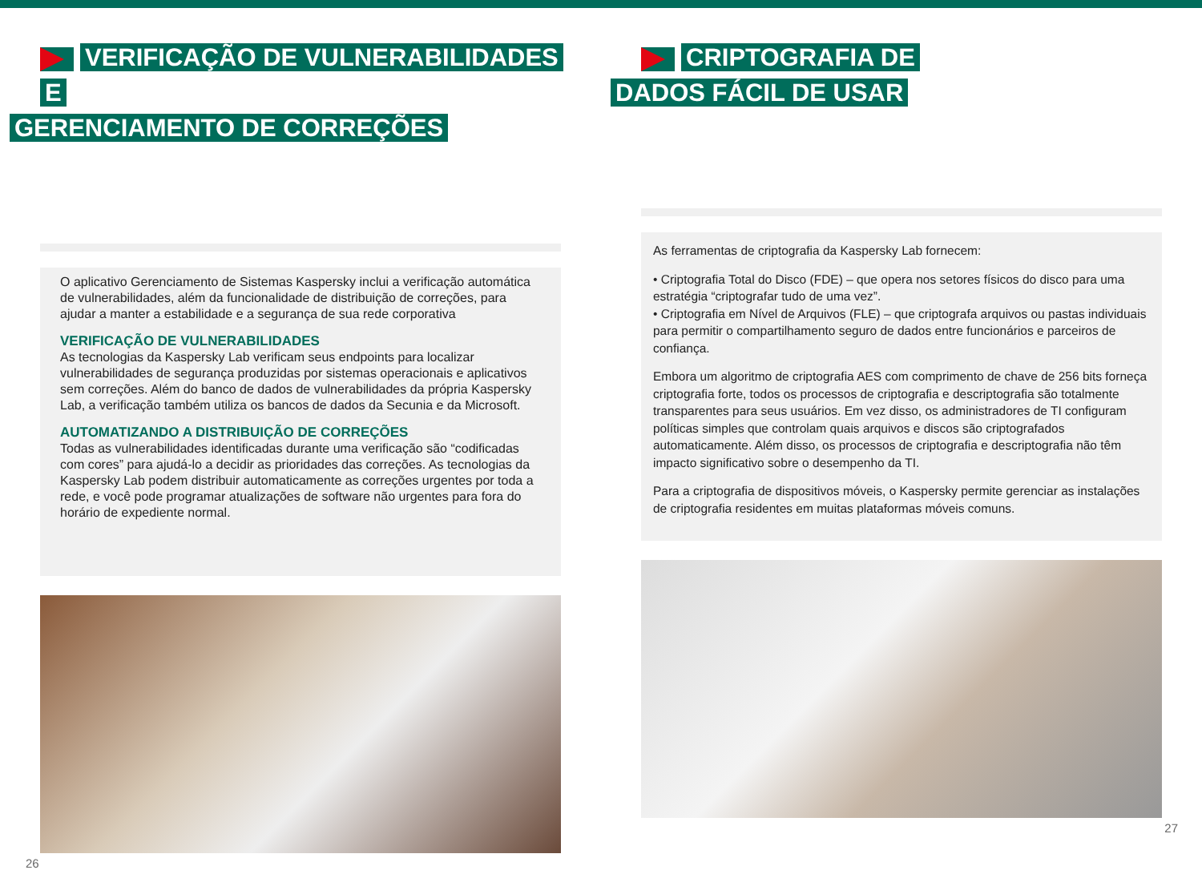VERIFICAÇÃO DE VULNERABILIDADES E
GERENCIAMENTO DE CORREÇÕES
O aplicativo Gerenciamento de Sistemas Kaspersky inclui a verificação automática de vulnerabilidades, além da funcionalidade de distribuição de correções, para ajudar a manter a estabilidade e a segurança de sua rede corporativa
VERIFICAÇÃO DE VULNERABILIDADES
As tecnologias da Kaspersky Lab verificam seus endpoints para localizar vulnerabilidades de segurança produzidas por sistemas operacionais e aplicativos sem correções. Além do banco de dados de vulnerabilidades da própria Kaspersky Lab, a verificação também utiliza os bancos de dados da Secunia e da Microsoft.
AUTOMATIZANDO A DISTRIBUIÇÃO DE CORREÇÕES
Todas as vulnerabilidades identificadas durante uma verificação são “codificadas com cores” para ajudá-lo a decidir as prioridades das correções. As tecnologias da Kaspersky Lab podem distribuir automaticamente as correções urgentes por toda a rede, e você pode programar atualizações de software não urgentes para fora do horário de expediente normal.
26
CRIPTOGRAFIA DE
DADOS FÁCIL DE USAR
As ferramentas de criptografia da Kaspersky Lab fornecem:
• Criptografia Total do Disco (FDE) – que opera nos setores físicos do disco para uma estratégia “criptografar tudo de uma vez”.
• Criptografia em Nível de Arquivos (FLE) – que criptografa arquivos ou pastas individuais para permitir o compartilhamento seguro de dados entre funcionários e parceiros de confiança.
Embora um algoritmo de criptografia AES com comprimento de chave de 256 bits forneça criptografia forte, todos os processos de criptografia e descriptografia são totalmente transparentes para seus usuários. Em vez disso, os administradores de TI configuram políticas simples que controlam quais arquivos e discos são criptografados automaticamente. Além disso, os processos de criptografia e descriptografia não têm impacto significativo sobre o desempenho da TI.
Para a criptografia de dispositivos móveis, o Kaspersky permite gerenciar as instalações de criptografia residentes em muitas plataformas móveis comuns.
27